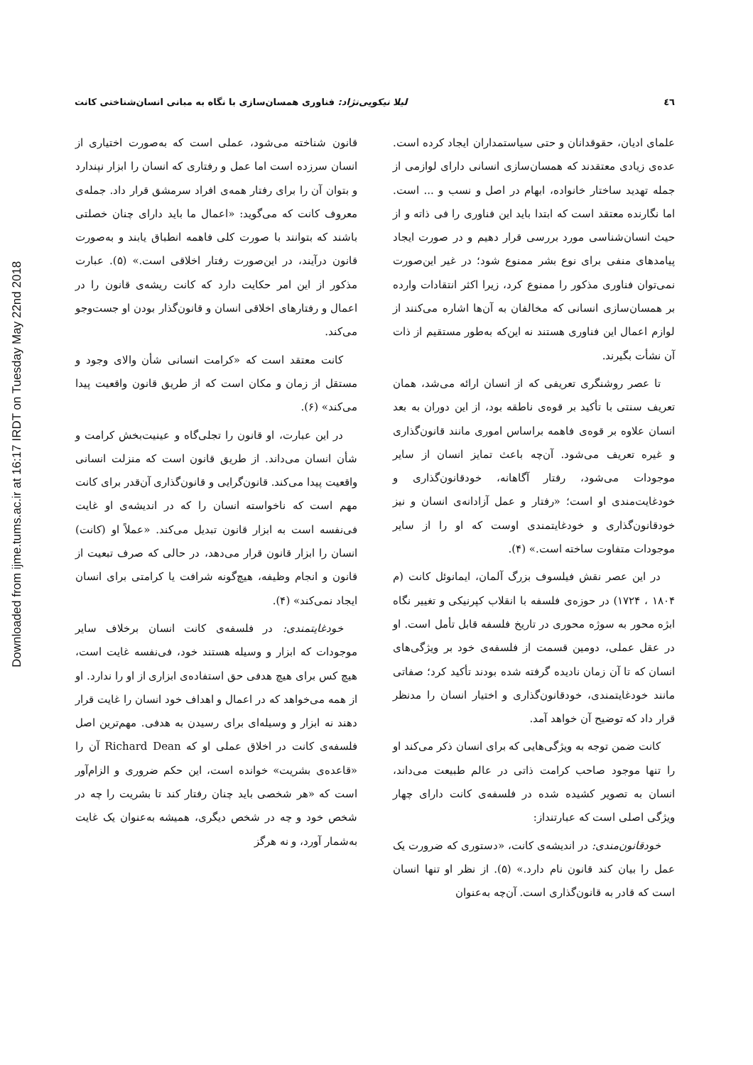Downloaded from ijme.tums.ac.ir at 16:17 IRDT on Tuesday May 22nd 2018
٤٦ لیلا نیکویی‌نژاد: فناوری همسان‌سازی با نگاه به مبانی انسان‌شناختی کانت
علمای ادیان، حقوقدانان و حتی سیاستمداران ایجاد کرده است. عده‌ی زیادی معتقدند که همسان‌سازی انسانی دارای لوازمی از جمله تهدید ساختار خانواده، ابهام در اصل و نسب و ... است. اما نگارنده معتقد است که ابتدا باید این فناوری را فی ذاته و از حیث انسان‌شناسی مورد بررسی قرار دهیم و در صورت ایجاد پیامدهای منفی برای نوع بشر ممنوع شود؛ در غیر این‌صورت نمی‌توان فناوری مذکور را ممنوع کرد، زیرا اکثر انتقادات وارده بر همسان‌سازی انسانی که مخالفان به آن‌ها اشاره می‌کنند از لوازم اعمال این فناوری هستند نه این‌که به‌طور مستقیم از ذات آن نشأت بگیرند.
تا عصر روشنگری تعریفی که از انسان ارائه می‌شد، همان تعریف سنتی با تأکید بر قوه‌ی ناطقه بود، از این دوران به بعد انسان علاوه بر قوه‌ی فاهمه براساس اموری مانند قانون‌گذاری و غیره تعریف می‌شود. آن‌چه باعث تمایز انسان از سایر موجودات می‌شود، رفتار آگاهانه، خودقانون‌گذاری و خودغایت‌مندی او است؛ «رفتار و عمل آزادانه‌ی انسان و نیز خودقانون‌گذاری و خودغایتمندی اوست که او را از سایر موجودات متفاوت ساخته است.» (۴).
در این عصر نقش فیلسوف بزرگ آلمان، ایمانوئل کانت (م ۱۸۰۴ ، ۱۷۲۴) در حوزه‌ی فلسفه با انقلاب کپرنیکی و تغییر نگاه ابژه محور به سوژه محوری در تاریخ فلسفه قابل تأمل است. او در عقل عملی، دومین قسمت از فلسفه‌ی خود بر ویژگی‌های انسان که تا آن زمان نادیده گرفته شده بودند تأکید کرد؛ صفاتی مانند خودغایتمندی، خودقانون‌گذاری و اختیار انسان را مدنظر قرار داد که توضیح آن خواهد آمد.
کانت ضمن توجه به ویژگی‌هایی که برای انسان ذکر می‌کند او را تنها موجود صاحب کرامت ذاتی در عالم طبیعت می‌داند، انسان به تصویر کشیده شده در فلسفه‌ی کانت دارای چهار ویژگی اصلی است که عبارتنداز:
خودقانون‌مندی: در اندیشه‌ی کانت، «دستوری که ضرورت یک عمل را بیان کند قانون نام دارد.» (۵). از نظر او تنها انسان است که قادر به قانون‌گذاری است. آن‌چه به‌عنوان
قانون شناخته می‌شود، عملی است که به‌صورت اختیاری از انسان سرزده است اما عمل و رفتاری که انسان را ابزار نپندارد و بتوان آن را برای رفتار همه‌ی افراد سرمشق قرار داد. جمله‌ی معروف کانت که می‌گوید: «اعمال ما باید دارای چنان خصلتی باشند که بتوانند با صورت کلی فاهمه انطباق یابند و به‌صورت قانون درآیند، در این‌صورت رفتار اخلاقی است.» (۵). عبارت مذکور از این امر حکایت دارد که کانت ریشه‌ی قانون را در اعمال و رفتارهای اخلاقی انسان و قانون‌گذار بودن او جست‌وجو می‌کند.
کانت معتقد است که «کرامت انسانی شأن والای وجود و مستقل از زمان و مکان است که از طریق قانون واقعیت پیدا می‌کند» (۶).
در این عبارت، او قانون را تجلی‌گاه و عینیت‌بخش کرامت و شأن انسان می‌داند. از طریق قانون است که منزلت انسانی واقعیت پیدا می‌کند. قانون‌گرایی و قانون‌گذاری آن‌قدر برای کانت مهم است که ناخواسته انسان را که در اندیشه‌ی او غایت فی‌نفسه است به ابزار قانون تبدیل می‌کند. «عملاً او (کانت) انسان را ابزار قانون قرار می‌دهد، در حالی که صرف تبعیت از قانون و انجام وظیفه، هیچ‌گونه شرافت یا کرامتی برای انسان ایجاد نمی‌کند» (۴).
خودغایتمندی: در فلسفه‌ی کانت انسان برخلاف سایر موجودات که ابزار و وسیله هستند خود، فی‌نفسه غایت است، هیچ کس برای هیچ هدفی حق استفاده‌ی ابزاری از او را ندارد. او از همه می‌خواهد که در اعمال و اهداف خود انسان را غایت قرار دهند نه ابزار و وسیله‌ای برای رسیدن به هدفی. مهم‌ترین اصل فلسفه‌ی کانت در اخلاق عملی او که Richard Dean آن را «قاعده‌ی بشریت» خوانده است، این حکم ضروری و الزام‌آور است که «هر شخصی باید چنان رفتار کند تا بشریت را چه در شخص خود و چه در شخص دیگری، همیشه به‌عنوان یک غایت به‌شمار آورد، و نه هرگز